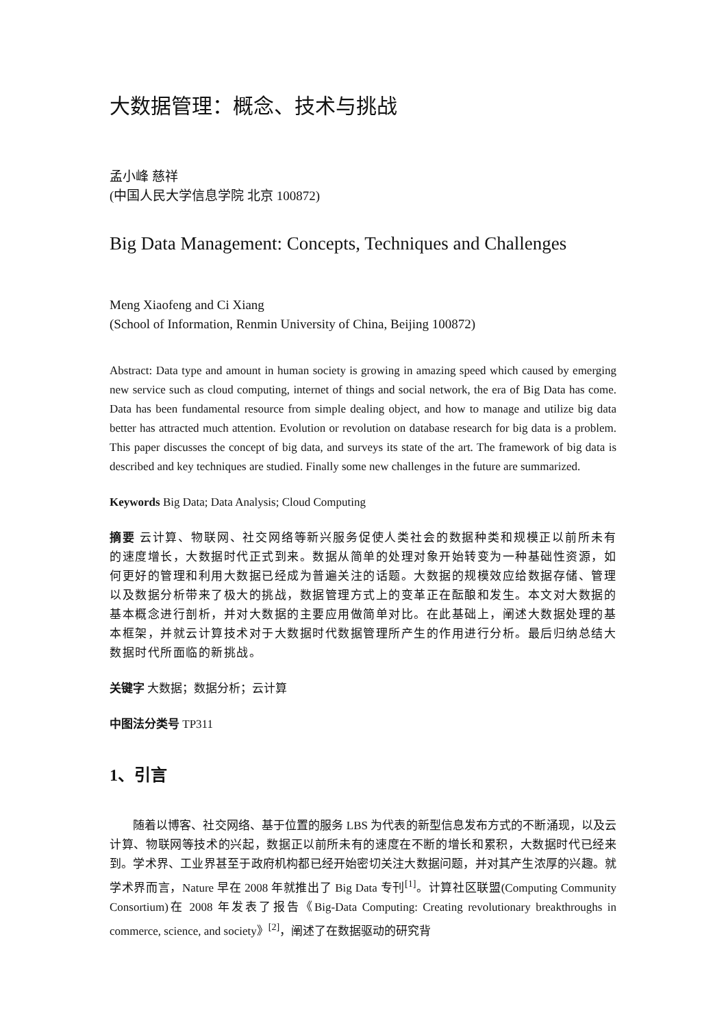大数据管理：概念、技术与挑战
孟小峰 慈祥
(中国人民大学信息学院 北京 100872)
Big Data Management: Concepts, Techniques and Challenges
Meng Xiaofeng and Ci Xiang
(School of Information, Renmin University of China, Beijing 100872)
Abstract: Data type and amount in human society is growing in amazing speed which caused by emerging new service such as cloud computing, internet of things and social network, the era of Big Data has come. Data has been fundamental resource from simple dealing object, and how to manage and utilize big data better has attracted much attention. Evolution or revolution on database research for big data is a problem. This paper discusses the concept of big data, and surveys its state of the art. The framework of big data is described and key techniques are studied. Finally some new challenges in the future are summarized.
Keywords Big Data; Data Analysis; Cloud Computing
摘要 云计算、物联网、社交网络等新兴服务促使人类社会的数据种类和规模正以前所未有的速度增长，大数据时代正式到来。数据从简单的处理对象开始转变为一种基础性资源，如何更好的管理和利用大数据已经成为普遍关注的话题。大数据的规模效应给数据存储、管理以及数据分析带来了极大的挑战，数据管理方式上的变革正在酝酿和发生。本文对大数据的基本概念进行剖析，并对大数据的主要应用做简单对比。在此基础上，阐述大数据处理的基本框架，并就云计算技术对于大数据时代数据管理所产生的作用进行分析。最后归纳总结大数据时代所面临的新挑战。
关键字 大数据；数据分析；云计算
中图法分类号 TP311
1、引言
随着以博客、社交网络、基于位置的服务 LBS 为代表的新型信息发布方式的不断涌现，以及云计算、物联网等技术的兴起，数据正以前所未有的速度在不断的增长和累积，大数据时代已经来到。学术界、工业界甚至于政府机构都已经开始密切关注大数据问题，并对其产生浓厚的兴趣。就学术界而言，Nature 早在 2008 年就推出了 Big Data 专刊<sup>[1]</sup>。计算社区联盟(Computing Community Consortium)在 2008 年发表了报告《Big-Data Computing: Creating revolutionary breakthroughs in commerce, science, and society》<sup>[2]</sup>，阐述了在数据驱动的研究背